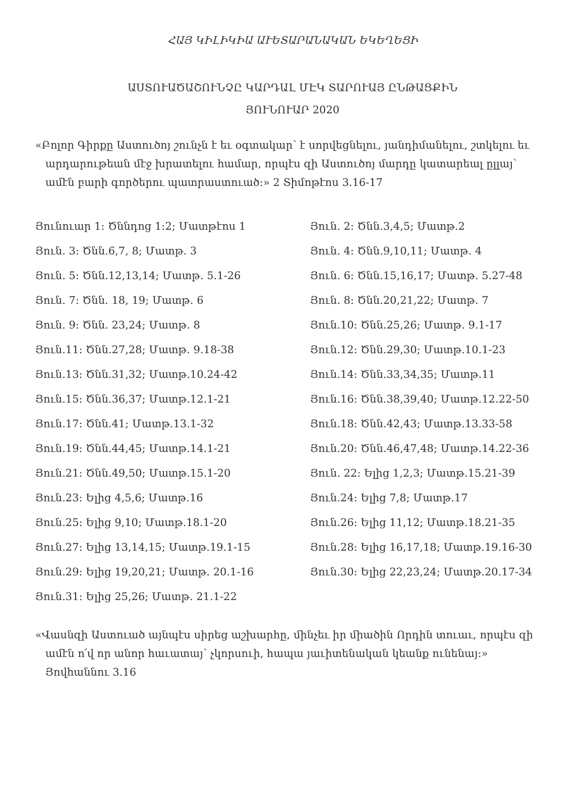ՀԱՅ ԿԻԼԻԿԻԱ ԱՒԵՏԱՐԱՆԱԿԱՆ ԵԿԵՂԵՑԻ
ԱՍՏՈՒԱԾԱՇՈՒՆՉԸ ԿԱՐԴԱԼ ՄԷԿ ՏԱՐՈՒԱՅ ԸՆԹԱՑՔԻՆ
ՅՈՒՆՈՒԱՐ 2020
«Բոլոր Գիրքը Աստուծոյ շունչն է եւ օգտակար՝ է սորվեցնելու, յանդիմանելու, շտկելու եւ արդարութեան մէջ խրատելու համար, որպէս զի Աստուծոյ մարդը կատարեալ ըլլայ՝ ամէն բարի գործերու պատրաստուած։» 2 Տիմոթէոս 3.16-17
Յունուար 1: Ծննդոց 1:2; Մատթէոս 1
Յուն. 2: Ծնն.3,4,5; Մատթ.2
Յուն. 3: Ծնն.6,7, 8; Մատթ. 3
Յուն. 4: Ծնն.9,10,11; Մատթ. 4
Յուն. 5: Ծնն.12,13,14; Մատթ. 5.1-26
Յուն. 6: Ծնն.15,16,17; Մատթ. 5.27-48
Յուն. 7: Ծնն. 18, 19; Մատթ. 6
Յուն. 8: Ծնն.20,21,22; Մատթ. 7
Յուն. 9: Ծնն. 23,24; Մատթ. 8
Յուն.10: Ծնն.25,26; Մատթ. 9.1-17
Յուն.11: Ծնն.27,28; Մատթ. 9.18-38
Յուն.12: Ծնն.29,30; Մատթ.10.1-23
Յուն.13: Ծնն.31,32; Մատթ.10.24-42
Յուն.14: Ծնն.33,34,35; Մատթ.11
Յուն.15: Ծնն.36,37; Մատթ.12.1-21
Յուն.16: Ծնն.38,39,40; Մատթ.12.22-50
Յուն.17: Ծնն.41; Մատթ.13.1-32
Յուն.18: Ծնն.42,43; Մատթ.13.33-58
Յուն.19: Ծնն.44,45; Մատթ.14.1-21
Յուն.20: Ծնն.46,47,48; Մատթ.14.22-36
Յուն.21: Ծնն.49,50; Մատթ.15.1-20
Յուն. 22: Ելից 1,2,3; Մատթ.15.21-39
Յուն.23: Ելից 4,5,6; Մատթ.16
Յուն.24: Ելից 7,8; Մատթ.17
Յուն.25: Ելից 9,10; Մատթ.18.1-20
Յուն.26: Ելից 11,12; Մատթ.18.21-35
Յուն.27: Ելից 13,14,15; Մատթ.19.1-15
Յուն.28: Ելից 16,17,18; Մատթ.19.16-30
Յուն.29: Ելից 19,20,21; Մատթ. 20.1-16
Յուն.30: Ելից 22,23,24; Մատթ.20.17-34
Յուն.31: Ելից 25,26; Մատթ. 21.1-22
«Վասնզի Աստուած այնպէս սիրեց աշխարհը, մինչեւ իր միածին Որդին տուաւ, որպէս զի ամէն ո՛վ որ անոր հաւատայ՝ չկորսուի, հապա յաւիտենական կեանք ունենայ։» Յովհաննու 3.16